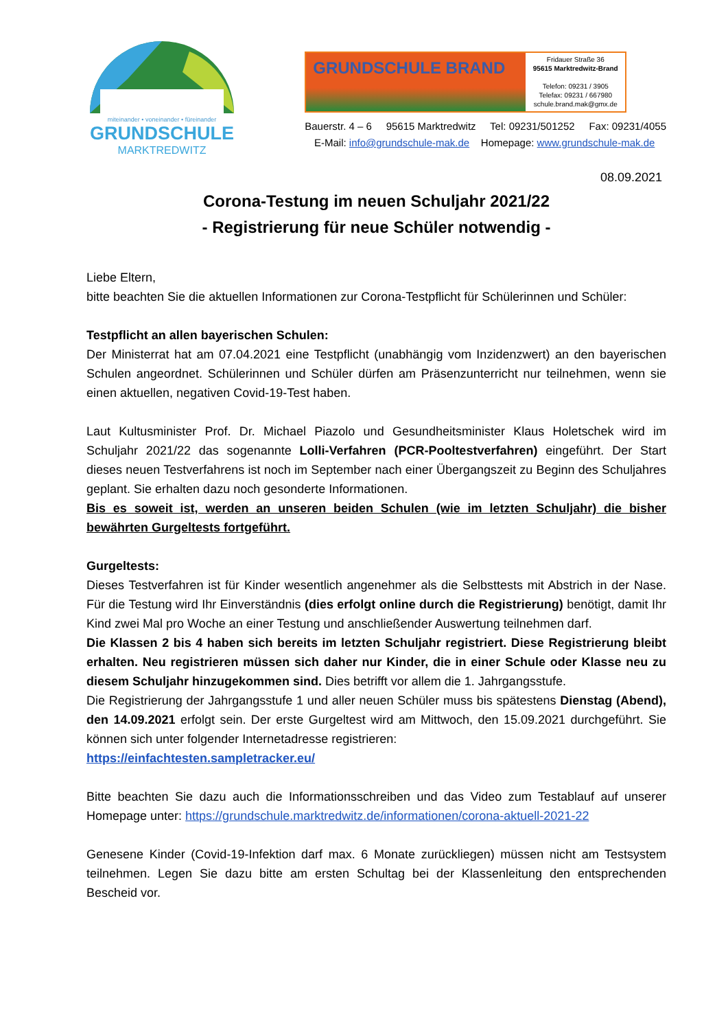miteinander • voneinander • füreinander
GRUNDSCHULE
MARKTREDWITZ
GRUNDSCHULE BRAND
Fridauer Straße 36
95615 Marktredwitz-Brand
Telefon: 09231 / 3905
Telefax: 09231 / 667980
schule.brand.mak@gmx.de
Bauerstr. 4 – 6 95615 Marktredwitz Tel: 09231/501252 Fax: 09231/4055
E-Mail: info@grundschule-mak.de Homepage: www.grundschule-mak.de
08.09.2021
Corona-Testung im neuen Schuljahr 2021/22
- Registrierung für neue Schüler notwendig -
Liebe Eltern,
bitte beachten Sie die aktuellen Informationen zur Corona-Testpflicht für Schülerinnen und Schüler:
Testpflicht an allen bayerischen Schulen:
Der Ministerrat hat am 07.04.2021 eine Testpflicht (unabhängig vom Inzidenzwert) an den bayerischen Schulen angeordnet. Schülerinnen und Schüler dürfen am Präsenzunterricht nur teilnehmen, wenn sie einen aktuellen, negativen Covid-19-Test haben.
Laut Kultusminister Prof. Dr. Michael Piazolo und Gesundheitsminister Klaus Holetschek wird im Schuljahr 2021/22 das sogenannte Lolli-Verfahren (PCR-Pooltestverfahren) eingeführt. Der Start dieses neuen Testverfahrens ist noch im September nach einer Übergangszeit zu Beginn des Schuljahres geplant. Sie erhalten dazu noch gesonderte Informationen.
Bis es soweit ist, werden an unseren beiden Schulen (wie im letzten Schuljahr) die bisher bewährten Gurgeltests fortgeführt.
Gurgeltests:
Dieses Testverfahren ist für Kinder wesentlich angenehmer als die Selbsttests mit Abstrich in der Nase. Für die Testung wird Ihr Einverständnis (dies erfolgt online durch die Registrierung) benötigt, damit Ihr Kind zwei Mal pro Woche an einer Testung und anschließender Auswertung teilnehmen darf.
Die Klassen 2 bis 4 haben sich bereits im letzten Schuljahr registriert. Diese Registrierung bleibt erhalten. Neu registrieren müssen sich daher nur Kinder, die in einer Schule oder Klasse neu zu diesem Schuljahr hinzugekommen sind. Dies betrifft vor allem die 1. Jahrgangsstufe.
Die Registrierung der Jahrgangsstufe 1 und aller neuen Schüler muss bis spätestens Dienstag (Abend), den 14.09.2021 erfolgt sein. Der erste Gurgeltest wird am Mittwoch, den 15.09.2021 durchgeführt. Sie können sich unter folgender Internetadresse registrieren:
https://einfachtesten.sampletracker.eu/
Bitte beachten Sie dazu auch die Informationsschreiben und das Video zum Testablauf auf unserer Homepage unter: https://grundschule.marktredwitz.de/informationen/corona-aktuell-2021-22
Genesene Kinder (Covid-19-Infektion darf max. 6 Monate zurückliegen) müssen nicht am Testsystem teilnehmen. Legen Sie dazu bitte am ersten Schultag bei der Klassenleitung den entsprechenden Bescheid vor.